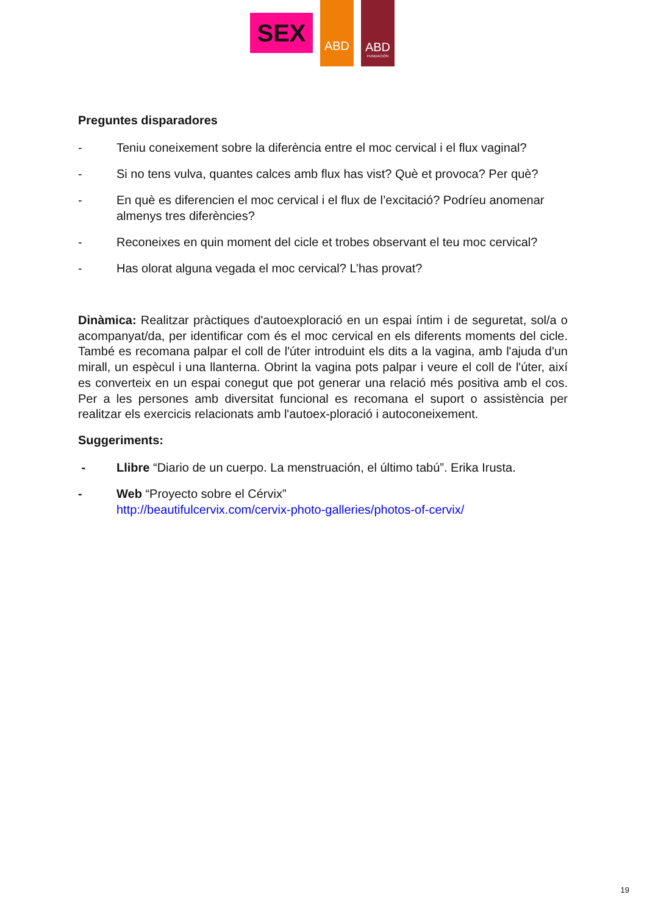SEX
ABD ABD
FUNDACIÓN
Preguntes disparadores
- Teniu coneixement sobre la diferència entre el moc cervical i el flux vaginal?
- Si no tens vulva, quantes calces amb flux has vist? Què et provoca? Per què?
- En què es diferencien el moc cervical i el flux de l’excitació? Podríeu anomenar almenys tres diferències?
- Reconeixes en quin moment del cicle et trobes observant el teu moc cervical?
- Has olorat alguna vegada el moc cervical? L’has provat?
Dinàmica: Realitzar pràctiques d'autoexploració en un espai íntim i de seguretat, sol/a o acompanyat/da, per identificar com és el moc cervical en els diferents moments del cicle. També es recomana palpar el coll de l'úter introduint els dits a la vagina, amb l'ajuda d'un mirall, un espècul i una llanterna. Obrint la vagina pots palpar i veure el coll de l'úter, així es converteix en un espai conegut que pot generar una relació més positiva amb el cos. Per a les persones amb diversitat funcional es recomana el suport o assistència per realitzar els exercicis relacionats amb l'autoex-ploració i autoconeixement.
Suggeriments:
- Llibre “Diario de un cuerpo. La menstruación, el último tabú”. Erika Irusta.
- Web “Proyecto sobre el Cérvix”
http://beautifulcervix.com/cervix-photo-galleries/photos-of-cervix/
19